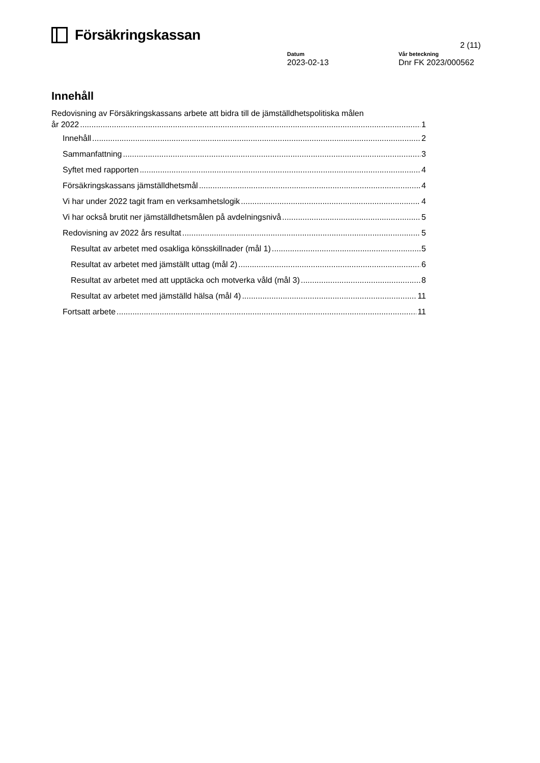Försäkringskassan
2 (11)
Datum
2023-02-13
Vår beteckning
Dnr FK 2023/000562
Innehåll
Redovisning av Försäkringskassans arbete att bidra till de jämställdhetspolitiska målen
år 2022 1
Innehåll 2
Sammanfattning 3
Syftet med rapporten 4
Försäkringskassans jämställdhetsmål 4
Vi har under 2022 tagit fram en verksamhetslogik 4
Vi har också brutit ner jämställdhetsmålen på avdelningsnivå 5
Redovisning av 2022 års resultat 5
Resultat av arbetet med osakliga könsskillnader (mål 1) 5
Resultat av arbetet med jämställt uttag (mål 2) 6
Resultat av arbetet med att upptäcka och motverka våld (mål 3) 8
Resultat av arbetet med jämställd hälsa (mål 4) 11
Fortsatt arbete 11